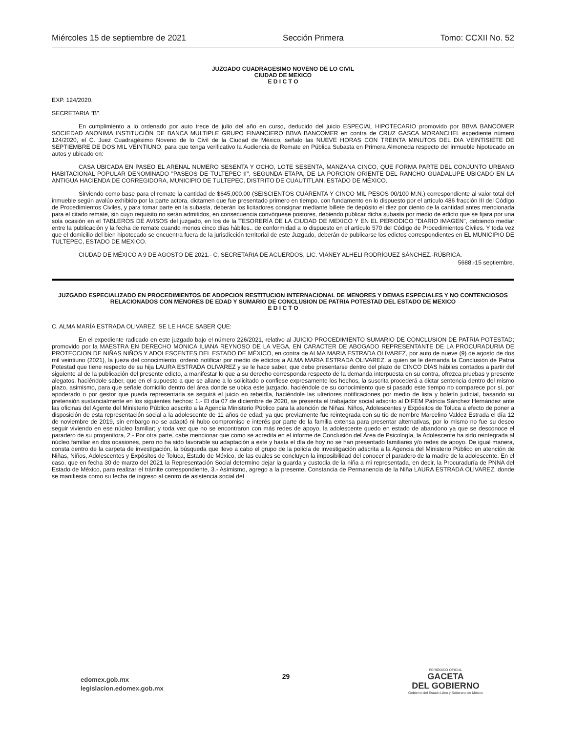Miércoles 15 de septiembre de 2021 Sección Primera Tomo: CCXII No. 52
JUZGADO CUADRAGESIMO NOVENO DE LO CIVIL
CIUDAD DE MEXICO
E D I C T O
EXP. 124/2020.
SECRETARIA "B".
En cumplimiento a lo ordenado por auto trece de julio del año en curso, deducido del juicio ESPECIAL HIPOTECARIO promovido por BBVA BANCOMER SOCIEDAD ANONIMA INSTITUCIÓN DE BANCA MULTIPLE GRUPO FINANCIERO BBVA BANCOMER en contra de CRUZ GASCA MORANCHEL expediente número 124/2020, el C. Juez Cuadragésimo Noveno de lo Civil de la Ciudad de México, señalo las NUEVE HORAS CON TREINTA MINUTOS DEL DIA VEINTISIETE DE SEPTIEMBRE DE DOS MIL VEINTIUNO, para que tenga verificativo la Audiencia de Remate en Pública Subasta en Primera Almoneda respecto del inmueble hipotecado en autos y ubicado en:
CASA UBICADA EN PASEO EL ARENAL NUMERO SESENTA Y OCHO, LOTE SESENTA, MANZANA CINCO, QUE FORMA PARTE DEL CONJUNTO URBANO HABITACIONAL POPULAR DENOMINADO "PASEOS DE TULTEPEC II", SEGUNDA ETAPA, DE LA PORCION ORIENTE DEL RANCHO GUADALUPE UBICADO EN LA ANTIGUA HACIENDA DE CORREGIDORA, MUNICIPIO DE TULTEPEC, DISTRITO DE CUAUTITLAN, ESTADO DE MÉXICO.
Sirviendo como base para el remate la cantidad de $645,000.00 (SEISCIENTOS CUARENTA Y CINCO MIL PESOS 00/100 M.N.) correspondiente al valor total del inmueble según avalúo exhibido por la parte actora, dictamen que fue presentado primero en tiempo, con fundamento en lo dispuesto por el artículo 486 fracción III del Código de Procedimientos Civiles, y para tomar parte en la subasta, deberán los licitadores consignar mediante billete de depósito el diez por ciento de la cantidad antes mencionada para el citado remate, sin cuyo requisito no serán admitidos, en consecuencia convóquese postores, debiendo publicar dicha subasta por medio de edicto que se fijara por una sola ocasión en el TABLEROS DE AVISOS del juzgado, en los de la TESORERÍA DE LA CIUDAD DE MEXICO Y EN EL PERIODICO "DIARIO IMAGEN", debiendo mediar entre la publicación y la fecha de remate cuando menos cinco días hábiles.. de conformidad a lo dispuesto en el artículo 570 del Código de Procedimientos Civiles. Y toda vez que el domicilio del bien hipotecado se encuentra fuera de la jurisdicción territorial de este Juzgado, deberán de publicarse los edictos correspondientes en EL MUNICIPIO DE TULTEPEC, ESTADO DE MEXICO.
CIUDAD DE MÉXICO A 9 DE AGOSTO DE 2021.- C. SECRETARIA DE ACUERDOS, LIC. VIANEY ALHELI RODRÍGUEZ SÁNCHEZ.-RÚBRICA.
5688.-15 septiembre.
JUZGADO ESPECIALIZADO EN PROCEDIMIENTOS DE ADOPCION RESTITUCION INTERNACIONAL DE MENORES Y DEMAS ESPECIALES Y NO CONTENCIOSOS RELACIONADOS CON MENORES DE EDAD Y SUMARIO DE CONCLUSION DE PATRIA POTESTAD DEL ESTADO DE MEXICO
E D I C T O
C. ALMA MARÍA ESTRADA OLIVAREZ, SE LE HACE SABER QUE:
En el expediente radicado en este juzgado bajo el número 226/2021, relativo al JUICIO PROCEDIMIENTO SUMARIO DE CONCLUSION DE PATRIA POTESTAD; promovido por la MAESTRA EN DERECHO MONICA ILIANA REYNOSO DE LA VEGA, EN CARACTER DE ABOGADO REPRESENTANTE DE LA PROCURADURIA DE PROTECCION DE NIÑAS NIÑOS Y ADOLESCENTES DEL ESTADO DE MÉXICO, en contra de ALMA MARIA ESTRADA OLIVAREZ, por auto de nueve (9) de agosto de dos mil veintiuno (2021), la jueza del conocimiento, ordenó notificar por medio de edictos a ALMA MARIA ESTRADA OLIVAREZ, a quien se le demanda la Conclusión de Patria Potestad que tiene respecto de su hija LAURA ESTRADA OLIVAREZ y se le hace saber, que debe presentarse dentro del plazo de CINCO DÍAS hábiles contados a partir del siguiente al de la publicación del presente edicto, a manifestar lo que a su derecho corresponda respecto de la demanda interpuesta en su contra, ofrezca pruebas y presente alegatos, haciéndole saber, que en el supuesto a que se allane a lo solicitado o confiese expresamente los hechos, la suscrita procederá a dictar sentencia dentro del mismo plazo, asimismo, para que señale domicilio dentro del área donde se ubica este juzgado, haciéndole de su conocimiento que si pasado este tiempo no comparece por sí, por apoderado o por gestor que pueda representarla se seguirá el juicio en rebeldía, haciéndole las ulteriores notificaciones por medio de lista y boletín judicial, basando su pretensión sustancialmente en los siguientes hechos: 1.- El día 07 de diciembre de 2020, se presenta el trabajador social adscrito al DIFEM Patricia Sánchez Hernández ante las oficinas del Agente del Ministerio Público adscrito a la Agencia Ministerio Público para la atención de Niñas, Niños, Adolescentes y Expósitos de Toluca a efecto de poner a disposición de esta representación social a la adolescente de 11 años de edad; ya que previamente fue reintegrada con su tío de nombre Marcelino Valdez Estrada el día 12 de noviembre de 2019, sin embargo no se adaptó ni hubo compromiso e interés por parte de la familia extensa para presentar alternativas, por lo mismo no fue su deseo seguir viviendo en ese núcleo familiar; y toda vez que no se encontraron con más redes de apoyo, la adolescente quedo en estado de abandono ya que se desconoce el paradero de su progenitora, 2.- Por otra parte, cabe mencionar que como se acredita en el informe de Conclusión del Área de Psicología, la Adolescente ha sido reintegrada al núcleo familiar en dos ocasiones, pero no ha sido favorable su adaptación a este y hasta el día de hoy no se han presentado familiares y/o redes de apoyo. De igual manera, consta dentro de la carpeta de investigación, la búsqueda que llevo a cabo el grupo de la policía de investigación adscrita a la Agencia del Ministerio Público en atención de Niñas, Niños, Adolescentes y Expósitos de Toluca, Estado de México, de las cuales se concluyen la imposibilidad del conocer el paradero de la madre de la adolescente. En el caso, que en fecha 30 de marzo del 2021 la Representación Social determino dejar la guarda y custodia de la niña a mi representada, en decir, la Procuraduría de PNNA del Estado de México, para realizar el trámite correspondiente, 3.- Asimismo, agrego a la presente, Constancia de Permanencia de la Niña LAURA ESTRADA OLIVAREZ, donde se manifiesta como su fecha de ingreso al centro de asistencia social del
edomex.gob.mx
legislacion.edomex.gob.mx
29
PERIÓDICO OFICIAL
GACETA
DEL GOBIERNO
Gobierno del Estado Libre y Soberano de México